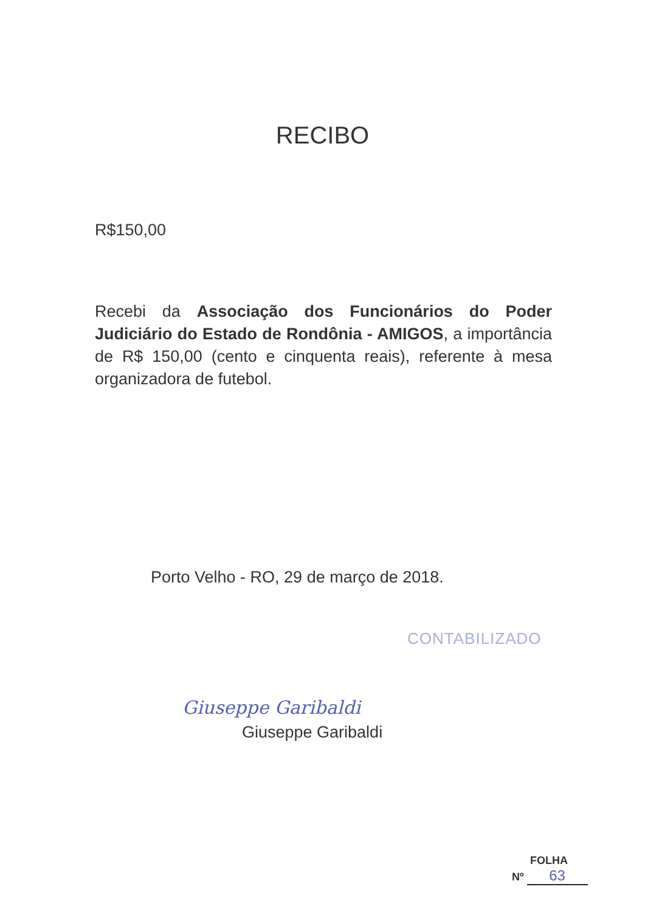RECIBO
R$150,00
Recebi da Associação dos Funcionários do Poder Judiciário do Estado de Rondônia - AMIGOS, a importância de R$ 150,00 (cento e cinquenta reais), referente à mesa organizadora de futebol.
Porto Velho - RO, 29 de março de 2018.
CONTABILIZADO
Giuseppe Garibaldi
Giuseppe Garibaldi
FOLHA
Nº 63